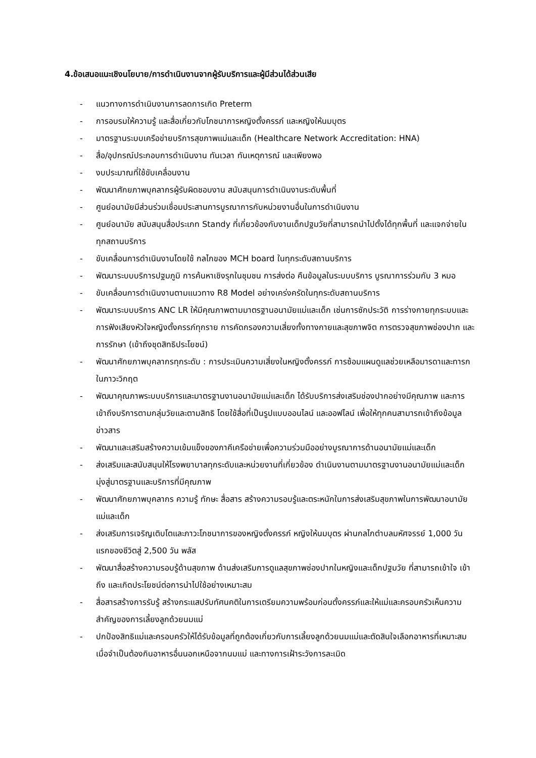4.ข้อเสนอแนะเชิงนโยบาย/การดำเนินงานจากผู้รับบริการและผู้มีส่วนได้ส่วนเสีย
- แนวทางการดำเนินงานการลดการเกิด Preterm
- การอบรมให้ความรู้ และสื่อเกี่ยวกับโภชนาการหญิงตั้งครรภ์ และหญิงให้นมบุตร
- มาตรฐานระบบเครือข่ายบริการสุขภาพแม่และเด็ก (Healthcare Network Accreditation: HNA)
- สื่อ/อุปกรณ์ประกอบการดำเนินงาน ทันเวลา ทันเหตุการณ์ และเพียงพอ
- งบประมาณที่ใช้ขับเคลื่อนงาน
- พัฒนาศักยภาพบุคลากรผู้รับผิดชอบงาน สนับสนุนการดำเนินงานระดับพื้นที่
- ศูนย์อนามัยมีส่วนร่วมเชื่อมประสานการบูรณาการกับหน่วยงานอื่นในการดำเนินงาน
- ศูนย์อนามัย สนับสนุนสื่อประเภท Standy ที่เกี่ยวข้องกับงานเด็กปฐมวัยที่สามารถนำไปตั้งได้ทุกพื้นที่ และแจกจ่ายในทุกสถานบริการ
- ขับเคลื่อนการดำเนินงานโดยใช้ กลไกของ MCH board ในทุกระดับสถานบริการ
- พัฒนาระบบบริการปฐมภูมิ การค้นหาเชิงรุกในชุมชน การส่งต่อ คืนข้อมูลในระบบบริการ บูรณาการร่วมกับ 3 หมอ
- ขับเคลื่อนการดำเนินงานตามแนวทาง R8 Model อย่างเคร่งครัดในทุกระดับสถานบริการ
- พัฒนาระบบบริการ ANC LR ให้มีคุณภาพตามมาตรฐานอนามัยแม่และเด็ก เช่นการซักประวัติ การร่างกายทุกระบบและการฟังเสียงหัวใจหญิงตั้งครรภ์ทุกราย การคัดกรองความเสี่ยงทั้งทางกายและสุขภาพจิต การตรวจสุขภาพช่องปาก และการรักษา (เข้าถึงชุดสิทธิประโยชน์)
- พัฒนาศักยภาพบุคลากรทุกระดับ : การประเมินความเสี่ยงในหญิงตั้งครรภ์ การซ้อมแผนดูแลช่วยเหลือมารดาและทารกในภาวะวิกฤต
- พัฒนาคุณภาพระบบบริการและมาตรฐานงานอนามัยแม่และเด็ก ได้รับบริการส่งเสริมช่องปากอย่างมีคุณภาพ และการเข้าถึงบริการตามกลุ่มวัยและตามสิทธิ โดยใช้สื่อที่เป็นรูปแบบออนไลน์ และออฟไลน์ เพื่อให้ทุกคนสามารถเข้าถึงข้อมูลข่าวสาร
- พัฒนาและเสริมสร้างความเข้มแข็งของภาคีเครือข่ายเพื่อความร่วมมืออย่างบูรณาการด้านอนามัยแม่และเด็ก
- ส่งเสริมและสนับสนุนให้โรงพยาบาลทุกระดับและหน่วยงานที่เกี่ยวข้อง ดำเนินงานตามมาตรฐานงานอนามัยแม่และเด็ก มุ่งสู่มาตรฐานและบริการที่มีคุณภาพ
- พัฒนาศักยภาพบุคลากร ความรู้ ทักษะ สื่อสาร สร้างความรอบรู้และตระหนักในการส่งเสริมสุขภาพในการพัฒนาอนามัยแม่และเด็ก
- ส่งเสริมการเจริญเติบโตและภาวะโภชนาการของหญิงตั้งครรภ์ หญิงให้นมบุตร ผ่านกลไกตำบลมหัศจรรย์ 1,000 วันแรกของชีวิตสู่ 2,500 วัน พลัส
- พัฒนาสื่อสร้างความรอบรู้ด้านสุขภาพ ด้านส่งเสริมการดูแลสุขภาพช่องปากในหญิงและเด็กปฐมวัย ที่สามารถเข้าใจ เข้าถึง และเกิดประโยชน์ต่อการนำไปใช้อย่างเหมาะสม
- สื่อสารสร้างการรับรู้ สร้างกระแสปรับทัศนคติในการเตรียมความพร้อมก่อนตั้งครรภ์และให้แม่และครอบครัวเห็นความสำคัญของการเลี้ยงลูกด้วยนมแม่
- ปกป้องสิทธิแม่และครอบครัวให้ได้รับข้อมูลที่ถูกต้องเกี่ยวกับการเลี้ยงลูกด้วยนมแม่และตัดสินใจเลือกอาหารที่เหมาะสมเมื่อจำเป็นต้องกินอาหารอื่นนอกเหนือจากนมแม่ และทางการเฝ้าระวังการละเมิด